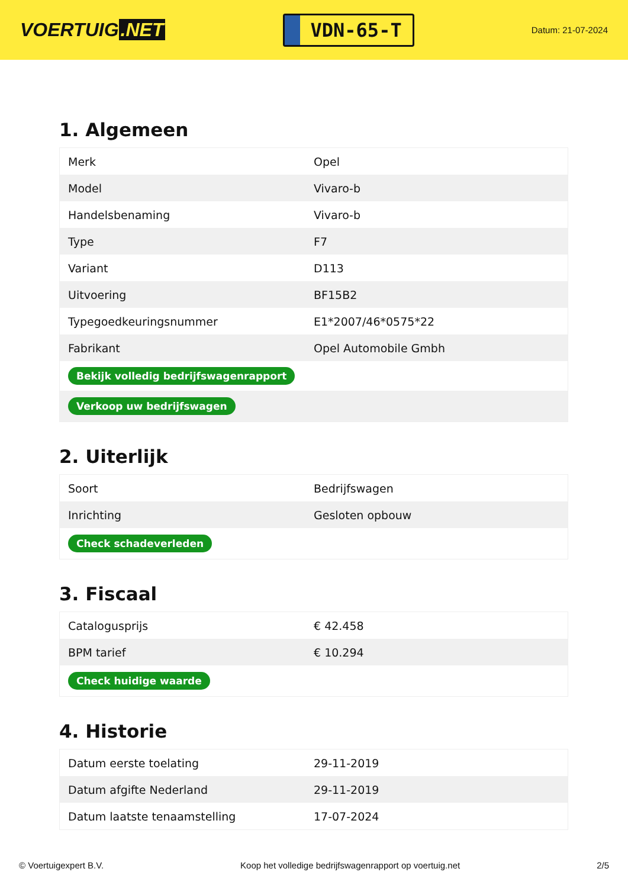VOERTUIG.NET
VDN-65-T
Datum: 21-07-2024
1. Algemeen
| Merk | Opel |
| Model | Vivaro-b |
| Handelsbenaming | Vivaro-b |
| Type | F7 |
| Variant | D113 |
| Uitvoering | BF15B2 |
| Typegoedkeuringsnummer | E1*2007/46*0575*22 |
| Fabrikant | Opel Automobile Gmbh |
| Bekijk volledig bedrijfswagenrapport | |
| Verkoop uw bedrijfswagen | |
2. Uiterlijk
| Soort | Bedrijfswagen |
| Inrichting | Gesloten opbouw |
| Check schadeverleden | |
3. Fiscaal
| Catalogusprijs | € 42.458 |
| BPM tarief | € 10.294 |
| Check huidige waarde | |
4. Historie
| Datum eerste toelating | 29-11-2019 |
| Datum afgifte Nederland | 29-11-2019 |
| Datum laatste tenaamstelling | 17-07-2024 |
© Voertuigexpert B.V. Koop het volledige bedrijfswagenrapport op voertuig.net 2/5